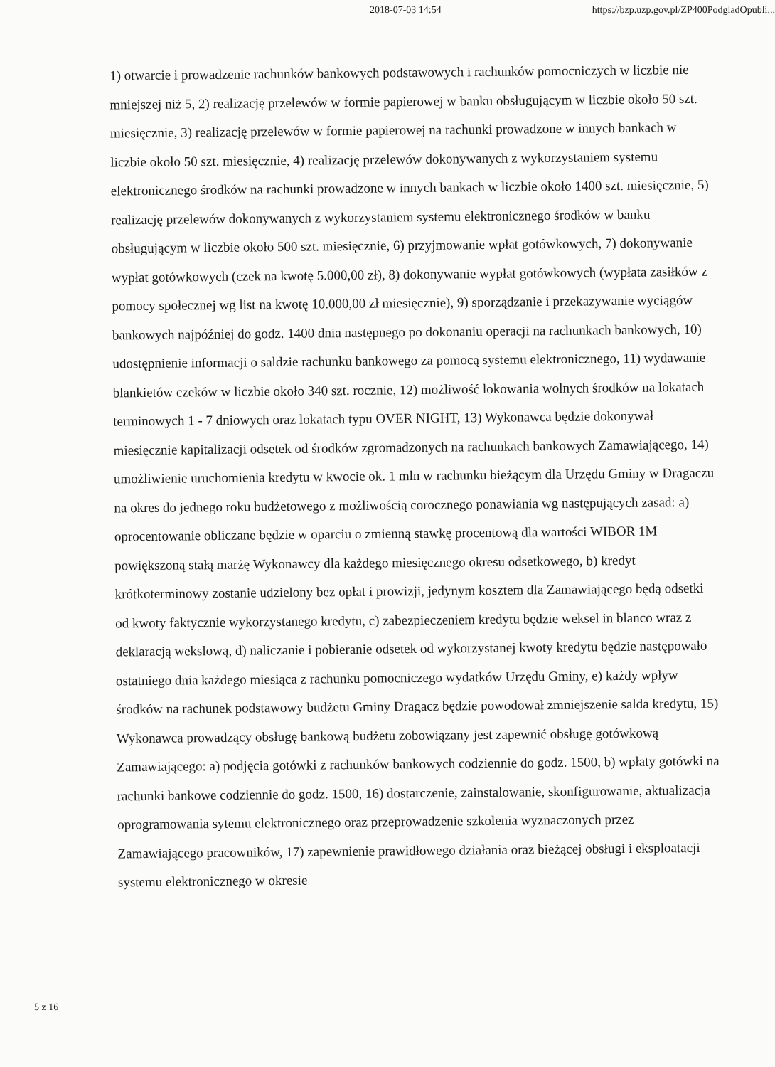2018-07-03 14:54 https://bzp.uzp.gov.pl/ZP400PodgladOpubli...
1) otwarcie i prowadzenie rachunków bankowych podstawowych i rachunków pomocniczych w liczbie nie mniejszej niż 5, 2) realizację przelewów w formie papierowej w banku obsługującym w liczbie około 50 szt. miesięcznie, 3) realizację przelewów w formie papierowej na rachunki prowadzone w innych bankach w liczbie około 50 szt. miesięcznie, 4) realizację przelewów dokonywanych z wykorzystaniem systemu elektronicznego środków na rachunki prowadzone w innych bankach w liczbie około 1400 szt. miesięcznie, 5) realizację przelewów dokonywanych z wykorzystaniem systemu elektronicznego środków w banku obsługującym w liczbie około 500 szt. miesięcznie, 6) przyjmowanie wpłat gotówkowych, 7) dokonywanie wypłat gotówkowych (czek na kwotę 5.000,00 zł), 8) dokonywanie wypłat gotówkowych (wypłata zasiłków z pomocy społecznej wg list na kwotę 10.000,00 zł miesięcznie), 9) sporządzanie i przekazywanie wyciągów bankowych najpóźniej do godz. 1400 dnia następnego po dokonaniu operacji na rachunkach bankowych, 10) udostępnienie informacji o saldzie rachunku bankowego za pomocą systemu elektronicznego, 11) wydawanie blankietów czeków w liczbie około 340 szt. rocznie, 12) możliwość lokowania wolnych środków na lokatach terminowych 1 - 7 dniowych oraz lokatach typu OVER NIGHT, 13) Wykonawca będzie dokonywał miesięcznie kapitalizacji odsetek od środków zgromadzonych na rachunkach bankowych Zamawiającego, 14) umożliwienie uruchomienia kredytu w kwocie ok. 1 mln w rachunku bieżącym dla Urzędu Gminy w Dragaczu na okres do jednego roku budżetowego z możliwością corocznego ponawiania wg następujących zasad: a) oprocentowanie obliczane będzie w oparciu o zmienną stawkę procentową dla wartości WIBOR 1M powiększoną stałą marżę Wykonawcy dla każdego miesięcznego okresu odsetkowego, b) kredyt krótkoterminowy zostanie udzielony bez opłat i prowizji, jedynym kosztem dla Zamawiającego będą odsetki od kwoty faktycznie wykorzystanego kredytu, c) zabezpieczeniem kredytu będzie weksel in blanco wraz z deklaracją wekslową, d) naliczanie i pobieranie odsetek od wykorzystanej kwoty kredytu będzie następowało ostatniego dnia każdego miesiąca z rachunku pomocniczego wydatków Urzędu Gminy, e) każdy wpływ środków na rachunek podstawowy budżetu Gminy Dragacz będzie powodował zmniejszenie salda kredytu, 15) Wykonawca prowadzący obsługę bankową budżetu zobowiązany jest zapewnić obsługę gotówkową Zamawiającego: a) podjęcia gotówki z rachunków bankowych codziennie do godz. 1500, b) wpłaty gotówki na rachunki bankowe codziennie do godz. 1500, 16) dostarczenie, zainstalowanie, skonfigurowanie, aktualizacja oprogramowania sytemu elektronicznego oraz przeprowadzenie szkolenia wyznaczonych przez Zamawiającego pracowników, 17) zapewnienie prawidłowego działania oraz bieżącej obsługi i eksploatacji systemu elektronicznego w okresie
5 z 16